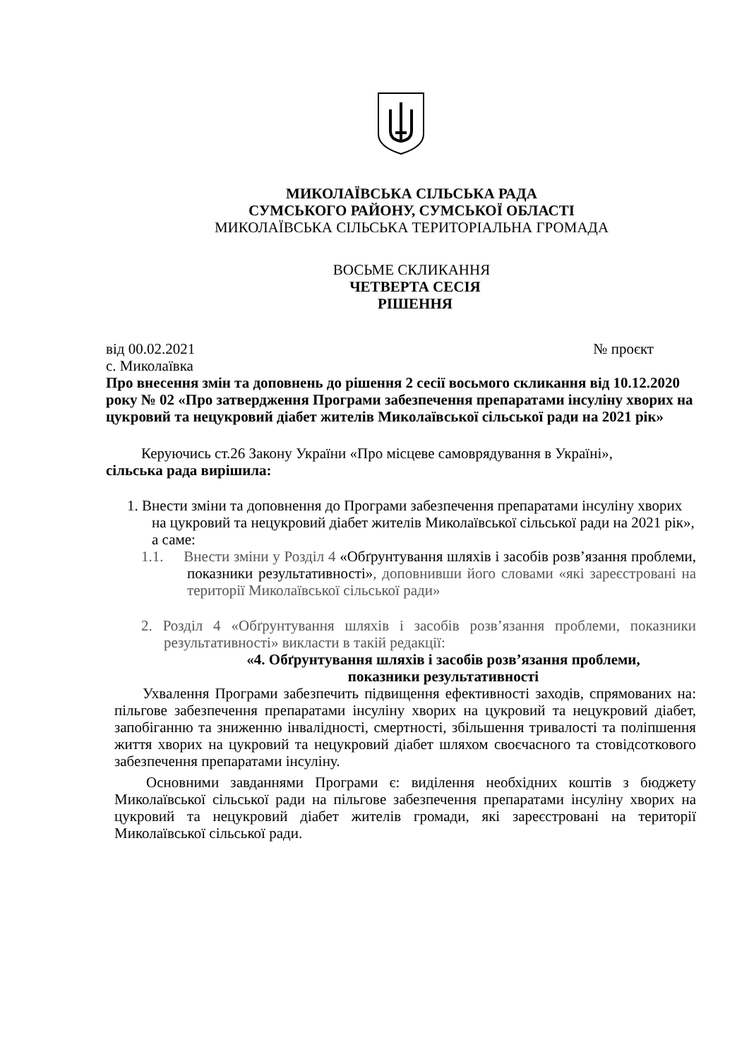МИКОЛАЇВСЬКА СІЛЬСЬКА РАДА
СУМСЬКОГО РАЙОНУ, СУМСЬКОЇ ОБЛАСТІ
МИКОЛАЇВСЬКА СІЛЬСЬКА ТЕРИТОРІАЛЬНА ГРОМАДА
ВОСЬМЕ СКЛИКАННЯ
ЧЕТВЕРТА СЕСІЯ
РІШЕННЯ
від 00.02.2021 № проєкт
с. Миколаївка
Про внесення змін та доповнень до рішення 2 сесії восьмого скликання від 10.12.2020 року № 02 «Про затвердження Програми забезпечення препаратами інсуліну хворих на цукровий та нецукровий діабет жителів Миколаївської сільської ради на 2021 рік»
Керуючись ст.26 Закону України «Про місцеве самоврядування в Україні»,
сільська рада вирішила:
1. Внести зміни та доповнення до Програми забезпечення препаратами інсуліну хворих на цукровий та нецукровий діабет жителів Миколаївської сільської ради на 2021 рік», а саме:
1.1. Внести зміни у Розділ 4 «Обґрунтування шляхів і засобів розв’язання проблеми, показники результативності», доповнивши його словами «які зареєстровані на території Миколаївської сільської ради»
2. Розділ 4 «Обґрунтування шляхів і засобів розв’язання проблеми, показники результативності» викласти в такій редакції:
«4. Обґрунтування шляхів і засобів розв’язання проблеми,
показники результативності
Ухвалення Програми забезпечить підвищення ефективності заходів, спрямованих на: пільгове забезпечення препаратами інсуліну хворих на цукровий та нецукровий діабет, запобіганню та зниженню інвалідності, смертності, збільшення тривалості та поліпшення життя хворих на цукровий та нецукровий діабет шляхом своєчасного та стовідсоткового забезпечення препаратами інсуліну.
Основними завданнями Програми є: виділення необхідних коштів з бюджету Миколаївської сільської ради на пільгове забезпечення препаратами інсуліну хворих на цукровий та нецукровий діабет жителів громади, які зареєстровані на території Миколаївської сільської ради.